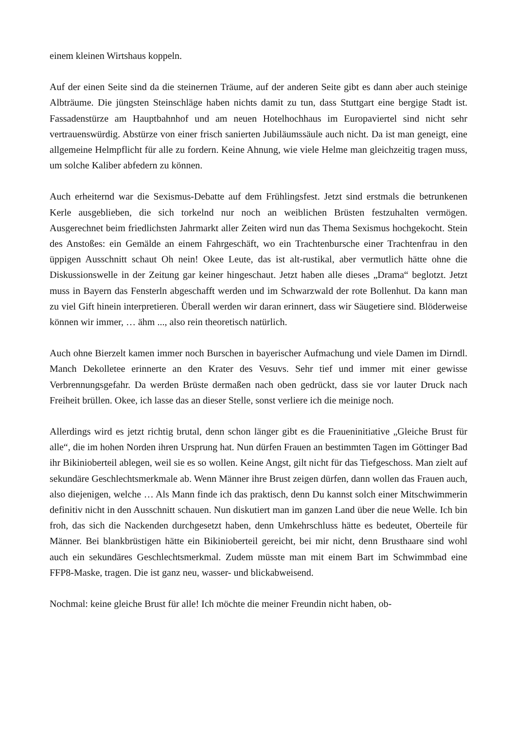einem kleinen Wirtshaus koppeln.
Auf der einen Seite sind da die steinernen Träume, auf der anderen Seite gibt es dann aber auch steinige Albträume. Die jüngsten Steinschläge haben nichts damit zu tun, dass Stuttgart eine bergige Stadt ist. Fassadenstürze am Hauptbahnhof und am neuen Hotelhochhaus im Europaviertel sind nicht sehr vertrauenswürdig. Abstürze von einer frisch sanierten Jubiläumssäule auch nicht. Da ist man geneigt, eine allgemeine Helmpflicht für alle zu fordern. Keine Ahnung, wie viele Helme man gleichzeitig tragen muss, um solche Kaliber abfedern zu können.
Auch erheiternd war die Sexismus-Debatte auf dem Frühlingsfest. Jetzt sind erstmals die betrunkenen Kerle ausgeblieben, die sich torkelnd nur noch an weiblichen Brüsten festzuhalten vermögen. Ausgerechnet beim friedlichsten Jahrmarkt aller Zeiten wird nun das Thema Sexismus hochgekocht. Stein des Anstoßes: ein Gemälde an einem Fahrgeschäft, wo ein Trachtenbursche einer Trachtenfrau in den üppigen Ausschnitt schaut Oh nein! Okee Leute, das ist alt-rustikal, aber vermutlich hätte ohne die Diskussionswelle in der Zeitung gar keiner hingeschaut. Jetzt haben alle dieses „Drama“ beglotzt. Jetzt muss in Bayern das Fensterln abgeschafft werden und im Schwarzwald der rote Bollenhut. Da kann man zu viel Gift hinein interpretieren. Überall werden wir daran erinnert, dass wir Säugetiere sind. Blöderweise können wir immer, … ähm ..., also rein theoretisch natürlich.
Auch ohne Bierzelt kamen immer noch Burschen in bayerischer Aufmachung und viele Damen im Dirndl. Manch Dekolletee erinnerte an den Krater des Vesuvs. Sehr tief und immer mit einer gewisse Verbrennungsgefahr. Da werden Brüste dermaßen nach oben gedrückt, dass sie vor lauter Druck nach Freiheit brüllen. Okee, ich lasse das an dieser Stelle, sonst verliere ich die meinige noch.
Allerdings wird es jetzt richtig brutal, denn schon länger gibt es die Fraueninitiative „Gleiche Brust für alle“, die im hohen Norden ihren Ursprung hat. Nun dürfen Frauen an bestimmten Tagen im Göttinger Bad ihr Bikinioberteil ablegen, weil sie es so wollen. Keine Angst, gilt nicht für das Tiefgeschoss. Man zielt auf sekundäre Geschlechtsmerkmale ab. Wenn Männer ihre Brust zeigen dürfen, dann wollen das Frauen auch, also diejenigen, welche … Als Mann finde ich das praktisch, denn Du kannst solch einer Mitschwimmerin definitiv nicht in den Ausschnitt schauen. Nun diskutiert man im ganzen Land über die neue Welle. Ich bin froh, das sich die Nackenden durchgesetzt haben, denn Umkehrschluss hätte es bedeutet, Oberteile für Männer. Bei blankbrüstigen hätte ein Bikinioberteil gereicht, bei mir nicht, denn Brusthaare sind wohl auch ein sekundäres Geschlechtsmerkmal. Zudem müsste man mit einem Bart im Schwimmbad eine FFP8-Maske, tragen. Die ist ganz neu, wasser- und blickabweisend.
Nochmal: keine gleiche Brust für alle! Ich möchte die meiner Freundin nicht haben, ob-